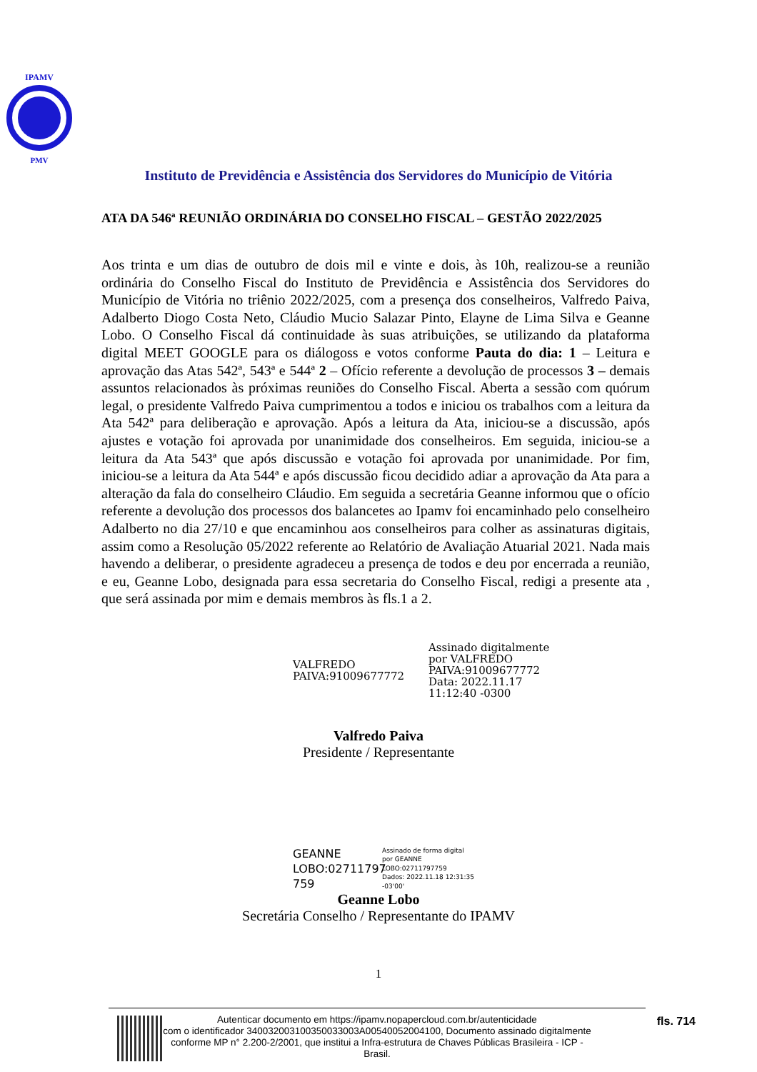IPAMV
PMV
Instituto de Previdência e Assistência dos Servidores do Município de Vitória
ATA DA 546ª REUNIÃO ORDINÁRIA DO CONSELHO FISCAL – GESTÃO 2022/2025
Aos trinta e um dias de outubro de dois mil e vinte e dois, às 10h, realizou-se a reunião ordinária do Conselho Fiscal do Instituto de Previdência e Assistência dos Servidores do Município de Vitória no triênio 2022/2025, com a presença dos conselheiros, Valfredo Paiva, Adalberto Diogo Costa Neto, Cláudio Mucio Salazar Pinto, Elayne de Lima Silva e Geanne Lobo. O Conselho Fiscal dá continuidade às suas atribuições, se utilizando da plataforma digital MEET GOOGLE para os diálogoss e votos conforme Pauta do dia: 1 – Leitura e aprovação das Atas 542ª, 543ª e 544ª 2 – Ofício referente a devolução de processos 3 – demais assuntos relacionados às próximas reuniões do Conselho Fiscal. Aberta a sessão com quórum legal, o presidente Valfredo Paiva cumprimentou a todos e iniciou os trabalhos com a leitura da Ata 542ª para deliberação e aprovação. Após a leitura da Ata, iniciou-se a discussão, após ajustes e votação foi aprovada por unanimidade dos conselheiros. Em seguida, iniciou-se a leitura da Ata 543ª que após discussão e votação foi aprovada por unanimidade. Por fim, iniciou-se a leitura da Ata 544ª e após discussão ficou decidido adiar a aprovação da Ata para a alteração da fala do conselheiro Cláudio. Em seguida a secretária Geanne informou que o ofício referente a devolução dos processos dos balancetes ao Ipamv foi encaminhado pelo conselheiro Adalberto no dia 27/10 e que encaminhou aos conselheiros para colher as assinaturas digitais, assim como a Resolução 05/2022 referente ao Relatório de Avaliação Atuarial 2021. Nada mais havendo a deliberar, o presidente agradeceu a presença de todos e deu por encerrada a reunião, e eu, Geanne Lobo, designada para essa secretaria do Conselho Fiscal, redigi a presente ata , que será assinada por mim e demais membros às fls.1 a 2.
VALFREDO
PAIVA:91009677772
Assinado digitalmente
por VALFREDO
PAIVA:91009677772
Data: 2022.11.17
11:12:40 -0300
Valfredo Paiva
Presidente / Representante
GEANNE
LOBO:02711797
759
Assinado de forma digital
por GEANNE
LOBO:02711797759
Dados: 2022.11.18 12:31:35
-03'00'
Geanne Lobo
Secretária Conselho / Representante do IPAMV
1
Autenticar documento em https://ipamv.nopapercloud.com.br/autenticidade
com o identificador 340032003100350033003A00540052004100, Documento assinado digitalmente
conforme MP n° 2.200-2/2001, que institui a Infra-estrutura de Chaves Públicas Brasileira - ICP -
Brasil.
fls. 714